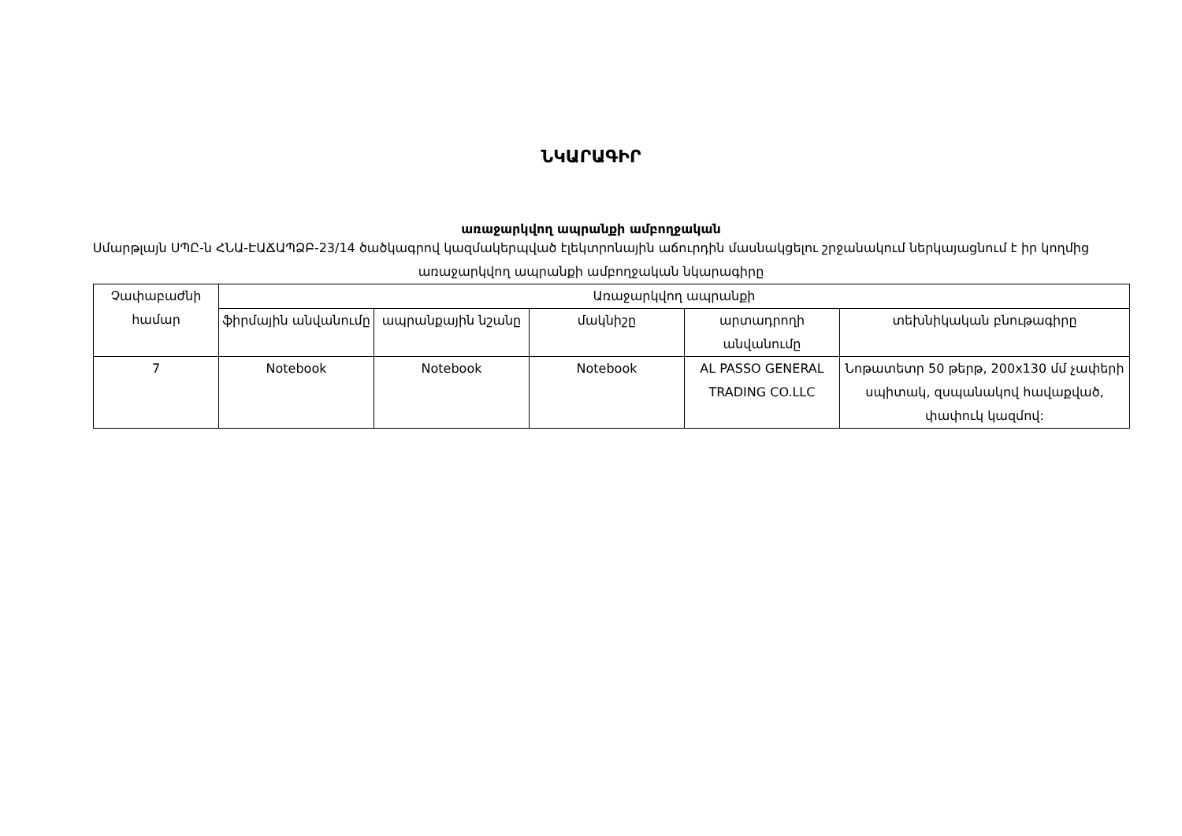ՆԿԱՐԱԳԻՐ
առաջարկվող ապրանքի ամբողջական
Սմարթլայն ՍՊԸ-ն ՀՆԱ-ԷԱՃԱՊՁԲ-23/14 ծածկագրով կազմակերպված էլեկտրոնային աճուրդին մասնակցելու շրջանակում ներկայացնում է իր կողմից առաջարկվող ապրանքի ամբողջական նկարագիրը
| Չափաբաժնի համար | Առաջարկվող ապրանքի | | | | |
| --- | --- | --- | --- | --- | --- |
| | ֆիրմային անվանումը | ապրանքային նշանը | մակնիշը | արտադրողի անվանումը | տեխնիկական բնութագիրը |
| 7 | Notebook | Notebook | Notebook | AL PASSO GENERAL TRADING CO.LLC | Նոթատետր 50 թերթ, 200x130 մմ չափերի սպիտակ, զսպանակով հավաքված, փափուկ կազմով: |